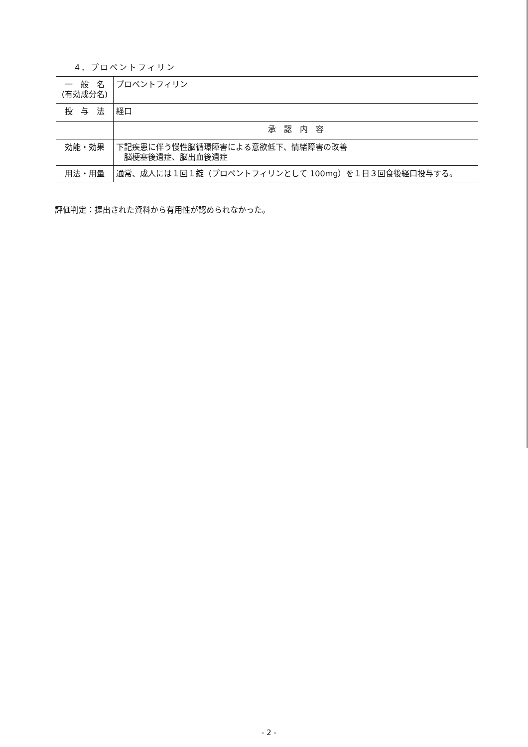4．プロペントフィリン
| 一 般 名 (有効成分名) | プロペントフィリン |
| 投 与 法 | 経口 |
| | 承 認 内 容 |
| 効能・効果 | 下記疾患に伴う慢性脳循環障害による意欲低下、情緒障害の改善 脳梗塞後遺症、脳出血後遺症 |
| 用法・用量 | 通常、成人には１回１錠（プロペントフィリンとして 100mg）を１日３回食後経口投与する。 |
評価判定：提出された資料から有用性が認められなかった。
- 2 -